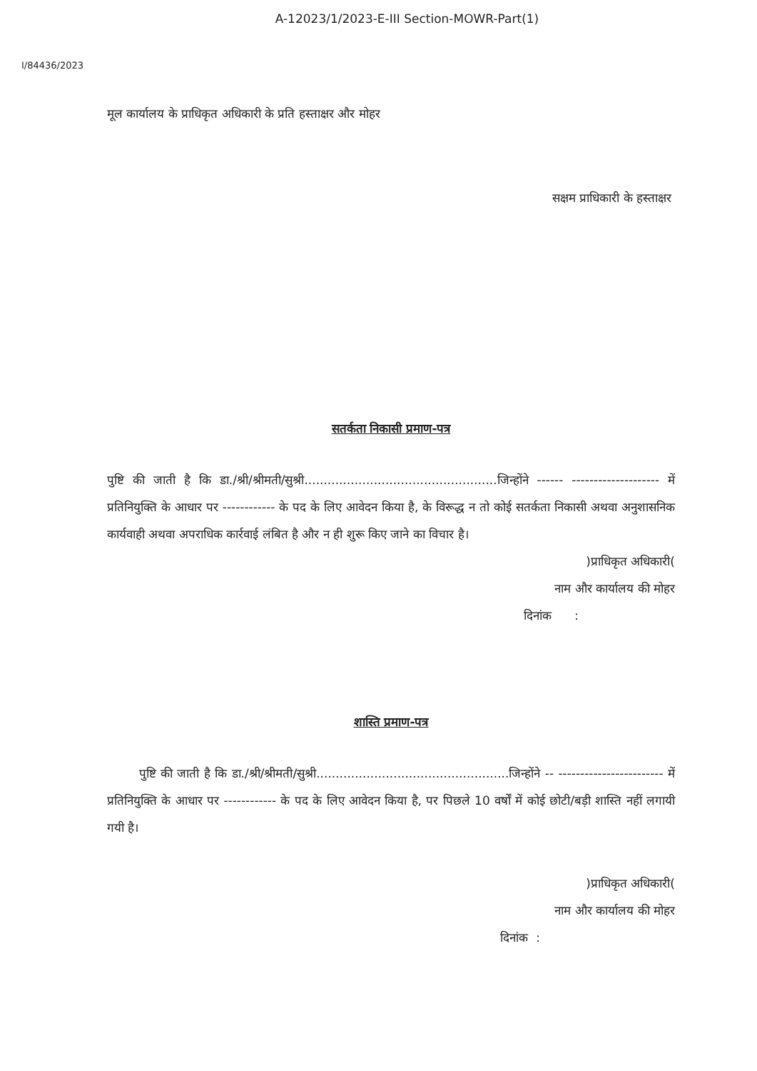A-12023/1/2023-E-III Section-MOWR-Part(1)
I/84436/2023
मूल कार्यालय के प्राधिकृत अधिकारी के प्रति हस्ताक्षर और मोहर
सक्षम प्राधिकारी के हस्ताक्षर
सतर्कता निकासी प्रमाण-पत्र
पुष्टि की जाती है कि डा./श्री/श्रीमती/सुश्री..................................................जिन्होंने ------ -------------------- में प्रतिनियुक्ति के आधार पर ------------ के पद के लिए आवेदन किया है, के विरूद्ध न तो कोई सतर्कता निकासी अथवा अनुशासनिक कार्यवाही अथवा अपराधिक कार्रवाई लंबित है और न ही शुरू किए जाने का विचार है।
)प्राधिकृत अधिकारी(
नाम और कार्यालय की मोहर
दिनांक :
शास्ति प्रमाण-पत्र
पुष्टि की जाती है कि डा./श्री/श्रीमती/सुश्री..................................................जिन्होंने -- ------------------------ में प्रतिनियुक्ति के आधार पर ------------ के पद के लिए आवेदन किया है, पर पिछले 10 वर्षों में कोई छोटी/बड़ी शास्ति नहीं लगायी गयी है।
)प्राधिकृत अधिकारी(
नाम और कार्यालय की मोहर
दिनांक :